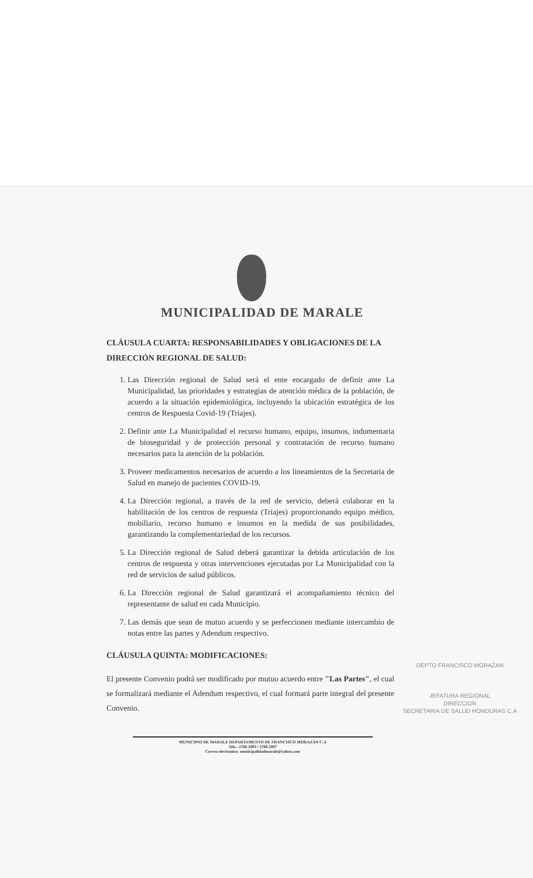MUNICIPALIDAD DE MARALE
CLÁUSULA CUARTA: RESPONSABILIDADES Y OBLIGACIONES DE LA DIRECCIÓN REGIONAL DE SALUD:
1. Las Dirección regional de Salud será el ente encargado de definir ante La Municipalidad, las prioridades y estrategias de atención médica de la población, de acuerdo a la situación epidemiológica, incluyendo la ubicación estratégica de los centros de Respuesta Covid-19 (Triajes).
2. Definir ante La Municipalidad el recurso humano, equipo, insumos, indumentaria de bioseguridad y de protección personal y contratación de recurso humano necesarios para la atención de la población.
3. Proveer medicamentos necesarios de acuerdo a los lineamientos de la Secretaria de Salud en manejo de pacientes COVID-19.
4. La Dirección regional, a través de la red de servicio, deberá colaborar en la habilitación de los centros de respuesta (Triajes) proporcionando equipo médico, mobiliario, recurso humano e insumos en la medida de sus posibilidades, garantizando la complementariedad de los recursos.
5. La Dirección regional de Salud deberá garantizar la debida articulación de los centros de respuesta y otras intervenciones ejecutadas por La Municipalidad con la red de servicios de salud públicos.
6. La Dirección regional de Salud garantizará el acompañamiento técnico del representante de salud en cada Municipio.
7. Las demás que sean de mutuo acuerdo y se perfeccionen mediante intercambio de notas entre las partes y Adendum respectivo.
CLÁUSULA QUINTA: MODIFICACIONES:
El presente Convenio podrá ser modificado por mutuo acuerdo entre "Las Partes", el cual se formalizará mediante el Adendum respectivo, el cual formará parte integral del presente Convenio.
MUNICIPIO DE MARALE DEPARTAMENTO DE FRANCISCO MORAZÁN C.A
Tels.: 2768 2003 / 2768 2007
Correo electronico: municipalidadmarale@yahoo.com
DEPTO FRANCISCO MORAZAN
JEFATURA REGIONAL
DIRECCION
SECRETARIA DE SALUD HONDURAS C.A